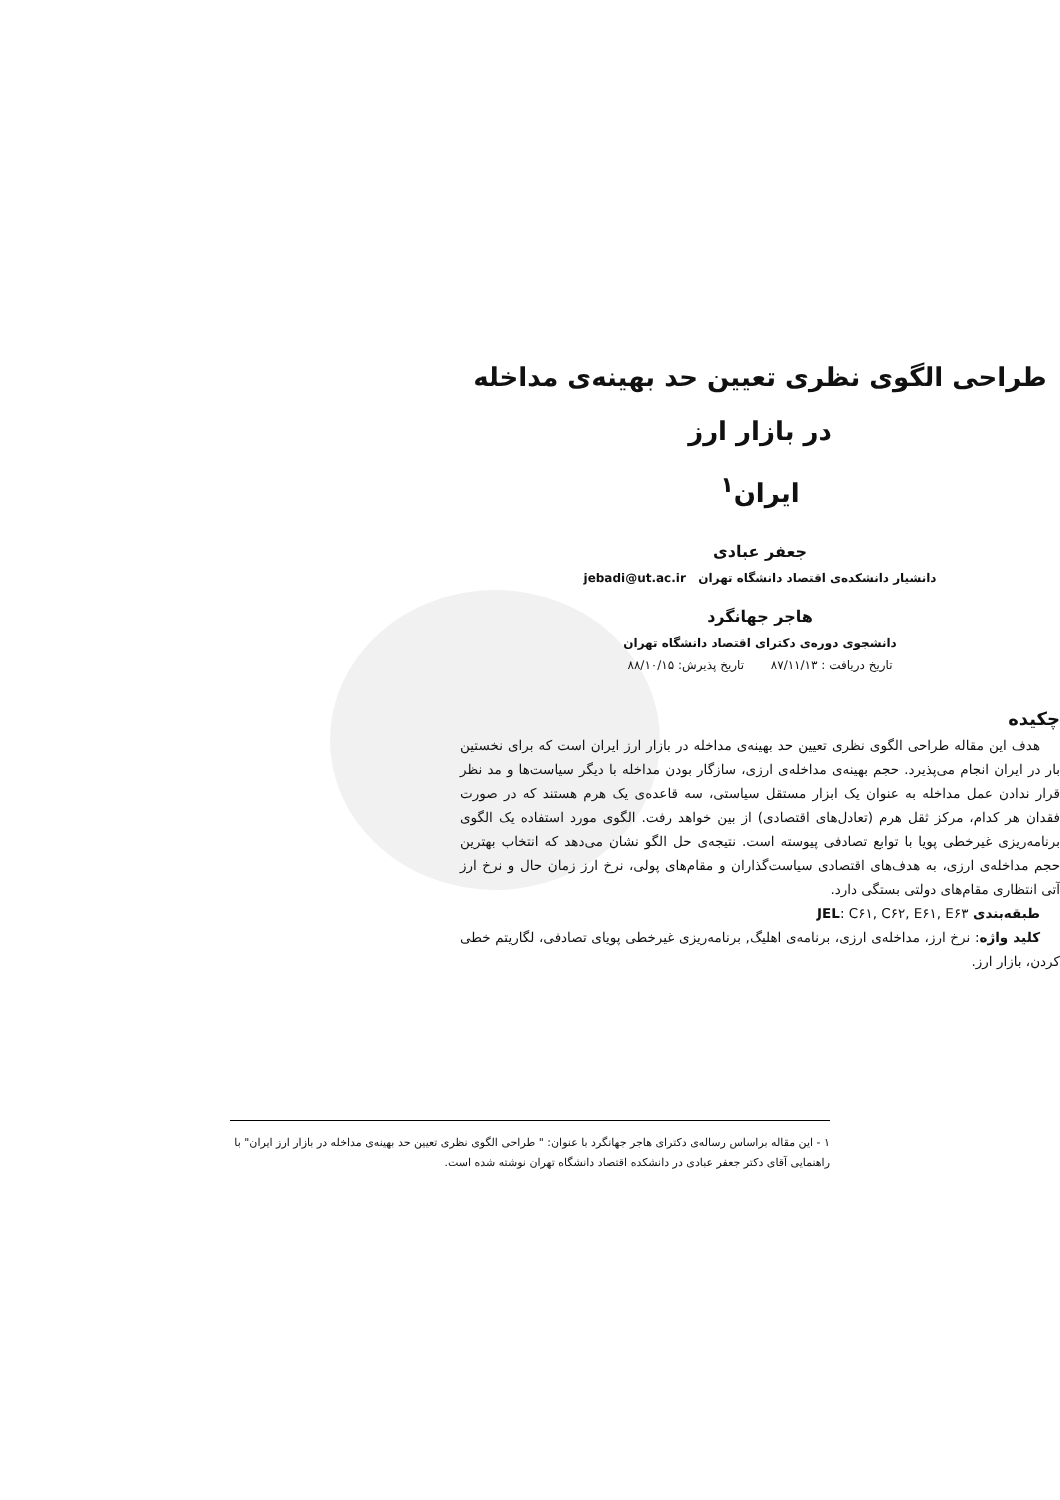طراحی الگوی نظری تعیین حد بهینه‌ی مداخله در بازار ارز
ایران<sup>۱</sup>
جعفر عبادی
دانشیار دانشکده‌ی اقتصاد دانشگاه تهران jebadi@ut.ac.ir
هاجر جهانگرد
دانشجوی دوره‌ی دکترای اقتصاد دانشگاه تهران
تاریخ دریافت : ۸۷/۱۱/۱۳ تاریخ پذیرش: ۸۸/۱۰/۱۵
چکیده
هدف این مقاله طراحی الگوی نظری تعیین حد بهینه‌ی مداخله در بازار ارز ایران است که برای نخستین بار در ایران انجام می‌پذیرد. حجم بهینه‌ی مداخله‌ی ارزی، سازگار بودن مداخله با دیگر سیاست‌ها و مد نظر قرار ندادن عمل مداخله به عنوان یک ابزار مستقل سیاستی، سه قاعده‌ی یک هرم هستند که در صورت فقدان هر کدام، مرکز ثقل هرم (تعادل‌های اقتصادی) از بین خواهد رفت. الگوی مورد استفاده یک الگوی برنامه‌ریزی غیرخطی پویا با توابع تصادفی پیوسته است. نتیجه‌ی حل الگو نشان می‌دهد که انتخاب بهترین حجم مداخله‌ی ارزی، به هدف‌های اقتصادی سیاست‌گذاران و مقام‌های پولی، نرخ ارز زمان حال و نرخ ارز آتی انتظاری مقام‌های دولتی بستگی دارد.
طبقه‌بندی JEL: C۶۱, C۶۲, E۶۱, E۶۳
کلید واژه: نرخ ارز، مداخله‌ی ارزی، برنامه‌ی اهلیگ, برنامه‌ریزی غیرخطی پویای تصادفی، لگاریتم خطی کردن، بازار ارز.
۱ - این مقاله براساس رساله‌ی دکترای هاجر جهانگرد با عنوان: " طراحی الگوی نظری تعیین حد بهینه‌ی مداخله در بازار ارز ایران" با راهنمایی آقای دکتر جعفر عبادی در دانشکده اقتصاد دانشگاه تهران نوشته شده است.